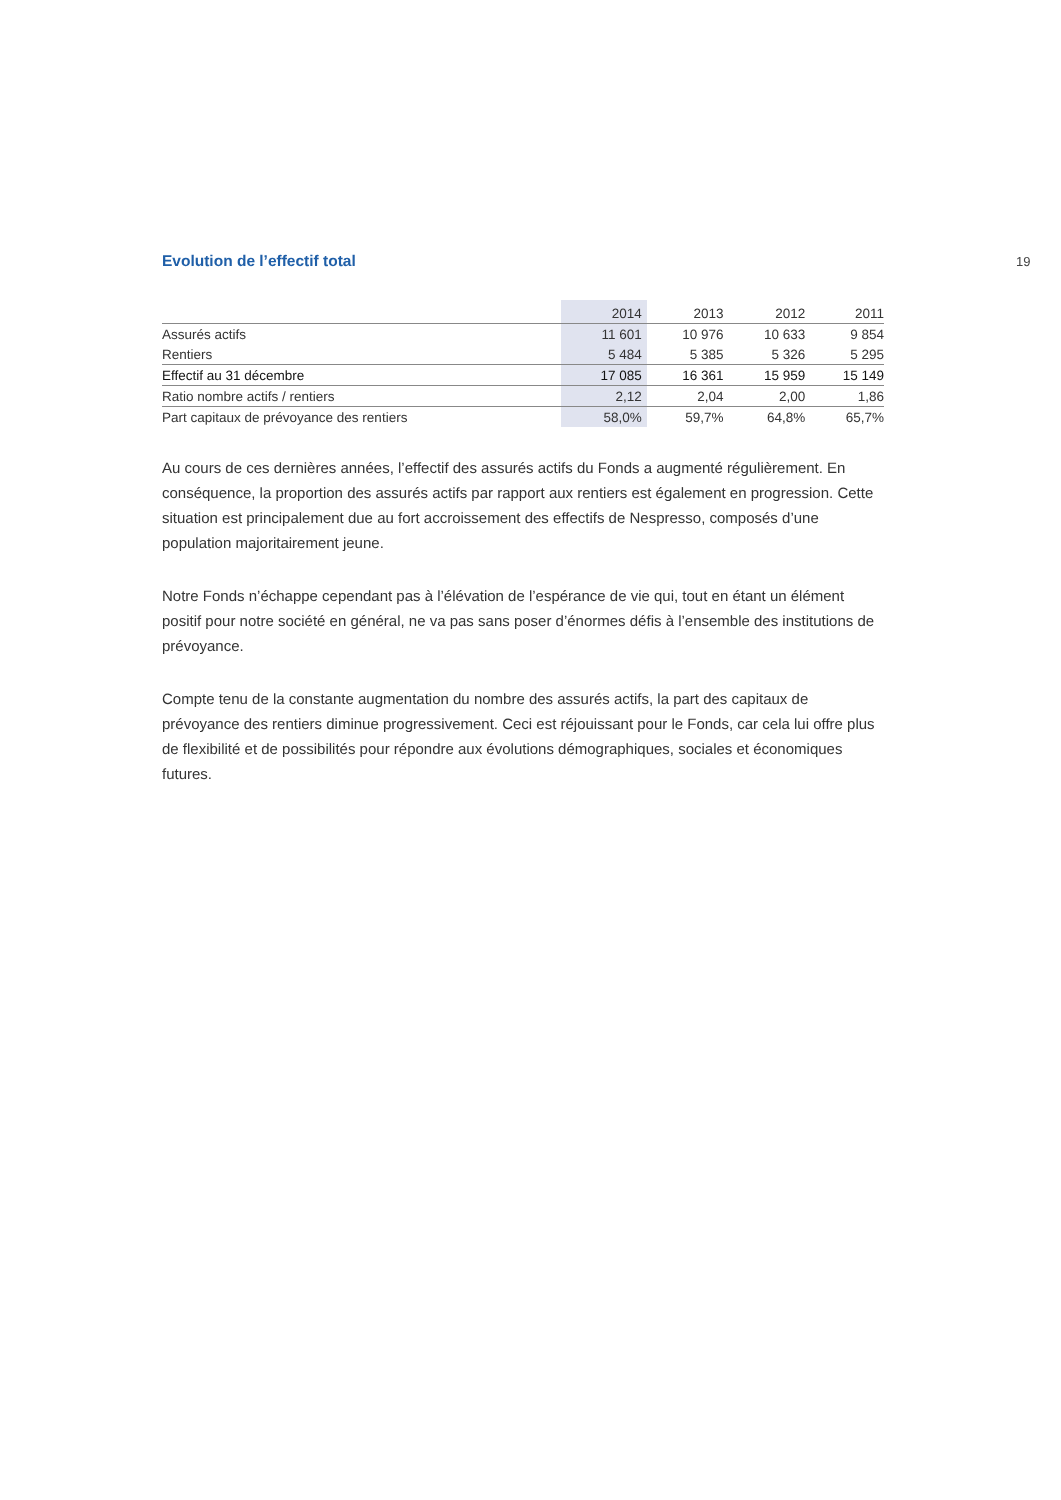19
Evolution de l’effectif total
| | 2014 | 2013 | 2012 | 2011 |
| --- | --- | --- | --- | --- |
| Assurés actifs | 11 601 | 10 976 | 10 633 | 9 854 |
| Rentiers | 5 484 | 5 385 | 5 326 | 5 295 |
| Effectif au 31 décembre | 17 085 | 16 361 | 15 959 | 15 149 |
| Ratio nombre actifs / rentiers | 2,12 | 2,04 | 2,00 | 1,86 |
| Part capitaux de prévoyance des rentiers | 58,0% | 59,7% | 64,8% | 65,7% |
Au cours de ces dernières années, l’effectif des assurés actifs du Fonds a augmenté régulièrement. En conséquence, la proportion des assurés actifs par rapport aux rentiers est également en progression. Cette situation est principalement due au fort accroissement des effectifs de Nespresso, composés d’une population majoritairement jeune.
Notre Fonds n’échappe cependant pas à l’élévation de l’espérance de vie qui, tout en étant un élément positif pour notre société en général, ne va pas sans poser d’énormes défis à l’ensemble des institutions de prévoyance.
Compte tenu de la constante augmentation du nombre des assurés actifs, la part des capitaux de prévoyance des rentiers diminue progressivement. Ceci est réjouissant pour le Fonds, car cela lui offre plus de flexibilité et de possibilités pour répondre aux évolutions démographiques, sociales et économiques futures.